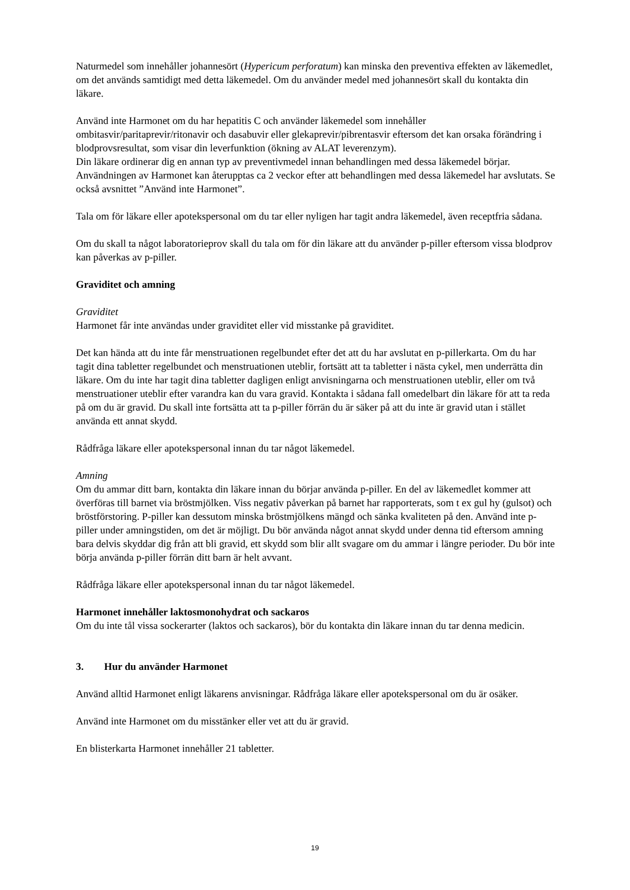Naturmedel som innehåller johannesört (Hypericum perforatum) kan minska den preventiva effekten av läkemedlet, om det används samtidigt med detta läkemedel. Om du använder medel med johannesört skall du kontakta din läkare.
Använd inte Harmonet om du har hepatitis C och använder läkemedel som innehåller ombitasvir/paritaprevir/ritonavir och dasabuvir eller glekaprevir/pibrentasvir eftersom det kan orsaka förändring i blodprovsresultat, som visar din leverfunktion (ökning av ALAT leverenzym).
Din läkare ordinerar dig en annan typ av preventivmedel innan behandlingen med dessa läkemedel börjar.
Användningen av Harmonet kan återupptas ca 2 veckor efter att behandlingen med dessa läkemedel har avslutats. Se också avsnittet ”Använd inte Harmonet”.
Tala om för läkare eller apotekspersonal om du tar eller nyligen har tagit andra läkemedel, även receptfria sådana.
Om du skall ta något laboratorieprov skall du tala om för din läkare att du använder p-piller eftersom vissa blodprov kan påverkas av p-piller.
Graviditet och amning
Graviditet
Harmonet får inte användas under graviditet eller vid misstanke på graviditet.
Det kan hända att du inte får menstruationen regelbundet efter det att du har avslutat en p-pillerkarta. Om du har tagit dina tabletter regelbundet och menstruationen uteblir, fortsätt att ta tabletter i nästa cykel, men underrätta din läkare. Om du inte har tagit dina tabletter dagligen enligt anvisningarna och menstruationen uteblir, eller om två menstruationer uteblir efter varandra kan du vara gravid. Kontakta i sådana fall omedelbart din läkare för att ta reda på om du är gravid. Du skall inte fortsätta att ta p-piller förrän du är säker på att du inte är gravid utan i stället använda ett annat skydd.
Rådfråga läkare eller apotekspersonal innan du tar något läkemedel.
Amning
Om du ammar ditt barn, kontakta din läkare innan du börjar använda p-piller. En del av läkemedlet kommer att överföras till barnet via bröstmjölken. Viss negativ påverkan på barnet har rapporterats, som t ex gul hy (gulsot) och bröstförstoring. P-piller kan dessutom minska bröstmjölkens mängd och sänka kvaliteten på den. Använd inte p-piller under amningstiden, om det är möjligt. Du bör använda något annat skydd under denna tid eftersom amning bara delvis skyddar dig från att bli gravid, ett skydd som blir allt svagare om du ammar i längre perioder. Du bör inte börja använda p-piller förrän ditt barn är helt avvant.
Rådfråga läkare eller apotekspersonal innan du tar något läkemedel.
Harmonet innehåller laktosmonohydrat och sackaros
Om du inte tål vissa sockerarter (laktos och sackaros), bör du kontakta din läkare innan du tar denna medicin.
3. Hur du använder Harmonet
Använd alltid Harmonet enligt läkarens anvisningar. Rådfråga läkare eller apotekspersonal om du är osäker.
Använd inte Harmonet om du misstänker eller vet att du är gravid.
En blisterkarta Harmonet innehåller 21 tabletter.
19